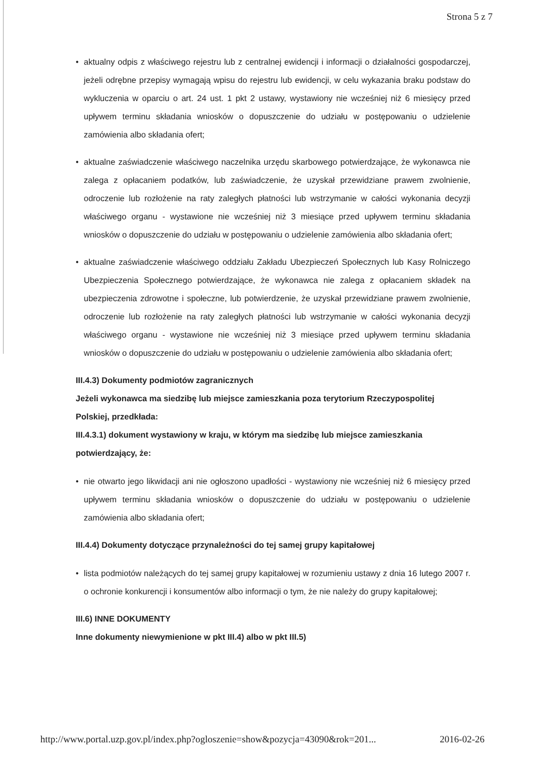Strona 5 z 7
• aktualny odpis z właściwego rejestru lub z centralnej ewidencji i informacji o działalności gospodarczej, jeżeli odrębne przepisy wymagają wpisu do rejestru lub ewidencji, w celu wykazania braku podstaw do wykluczenia w oparciu o art. 24 ust. 1 pkt 2 ustawy, wystawiony nie wcześniej niż 6 miesięcy przed upływem terminu składania wniosków o dopuszczenie do udziału w postępowaniu o udzielenie zamówienia albo składania ofert;
• aktualne zaświadczenie właściwego naczelnika urzędu skarbowego potwierdzające, że wykonawca nie zalega z opłacaniem podatków, lub zaświadczenie, że uzyskał przewidziane prawem zwolnienie, odroczenie lub rozłożenie na raty zaległych płatności lub wstrzymanie w całości wykonania decyzji właściwego organu - wystawione nie wcześniej niż 3 miesiące przed upływem terminu składania wniosków o dopuszczenie do udziału w postępowaniu o udzielenie zamówienia albo składania ofert;
• aktualne zaświadczenie właściwego oddziału Zakładu Ubezpieczeń Społecznych lub Kasy Rolniczego Ubezpieczenia Społecznego potwierdzające, że wykonawca nie zalega z opłacaniem składek na ubezpieczenia zdrowotne i społeczne, lub potwierdzenie, że uzyskał przewidziane prawem zwolnienie, odroczenie lub rozłożenie na raty zaległych płatności lub wstrzymanie w całości wykonania decyzji właściwego organu - wystawione nie wcześniej niż 3 miesiące przed upływem terminu składania wniosków o dopuszczenie do udziału w postępowaniu o udzielenie zamówienia albo składania ofert;
III.4.3) Dokumenty podmiotów zagranicznych
Jeżeli wykonawca ma siedzibę lub miejsce zamieszkania poza terytorium Rzeczypospolitej Polskiej, przedkłada:
III.4.3.1) dokument wystawiony w kraju, w którym ma siedzibę lub miejsce zamieszkania potwierdzający, że:
• nie otwarto jego likwidacji ani nie ogłoszono upadłości - wystawiony nie wcześniej niż 6 miesięcy przed upływem terminu składania wniosków o dopuszczenie do udziału w postępowaniu o udzielenie zamówienia albo składania ofert;
III.4.4) Dokumenty dotyczące przynależności do tej samej grupy kapitałowej
• lista podmiotów należących do tej samej grupy kapitałowej w rozumieniu ustawy z dnia 16 lutego 2007 r. o ochronie konkurencji i konsumentów albo informacji o tym, że nie należy do grupy kapitałowej;
III.6) INNE DOKUMENTY
Inne dokumenty niewymienione w pkt III.4) albo w pkt III.5)
http://www.portal.uzp.gov.pl/index.php?ogloszenie=show&pozycja=43090&rok=201... 2016-02-26